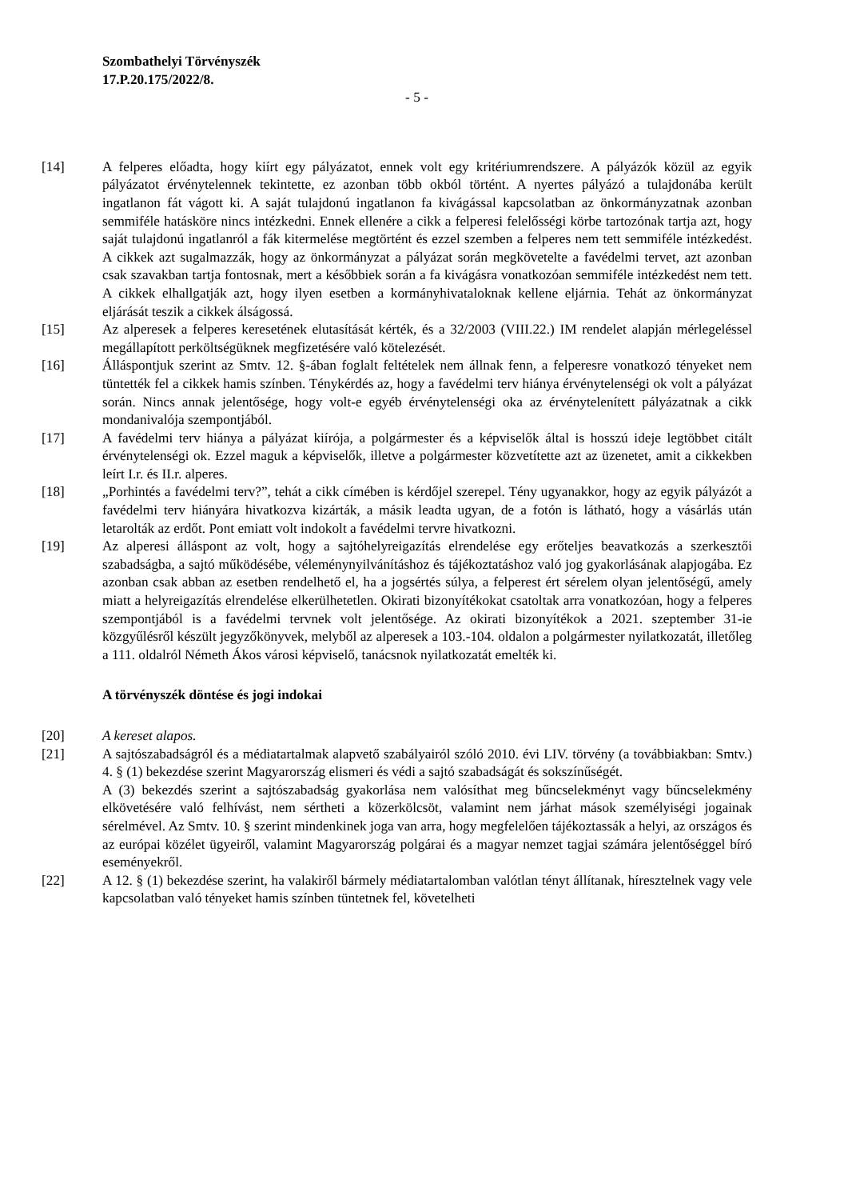Szombathelyi Törvényszék
17.P.20.175/2022/8.
- 5 -
[14] A felperes előadta, hogy kiírt egy pályázatot, ennek volt egy kritériumrendszere. A pályázók közül az egyik pályázatot érvénytelennek tekintette, ez azonban több okból történt. A nyertes pályázó a tulajdonába került ingatlanon fát vágott ki. A saját tulajdonú ingatlanon fa kivágással kapcsolatban az önkormányzatnak azonban semmiféle hatásköre nincs intézkedni. Ennek ellenére a cikk a felperesi felelősségi körbe tartozónak tartja azt, hogy saját tulajdonú ingatlanról a fák kitermelése megtörtént és ezzel szemben a felperes nem tett semmiféle intézkedést. A cikkek azt sugalmazzák, hogy az önkormányzat a pályázat során megkövetelte a favédelmi tervet, azt azonban csak szavakban tartja fontosnak, mert a későbbiek során a fa kivágásra vonatkozóan semmiféle intézkedést nem tett. A cikkek elhallgatják azt, hogy ilyen esetben a kormányhivataloknak kellene eljárnia. Tehát az önkormányzat eljárását teszik a cikkek álságossá.
[15] Az alperesek a felperes keresetének elutasítását kérték, és a 32/2003 (VIII.22.) IM rendelet alapján mérlegeléssel megállapított perköltségüknek megfizetésére való kötelezését.
[16] Álláspontjuk szerint az Smtv. 12. §-ában foglalt feltételek nem állnak fenn, a felperesre vonatkozó tényeket nem tüntették fel a cikkek hamis színben. Ténykérdés az, hogy a favédelmi terv hiánya érvénytelenségi ok volt a pályázat során. Nincs annak jelentősége, hogy volt-e egyéb érvénytelenségi oka az érvénytelenített pályázatnak a cikk mondanivalója szempontjából.
[17] A favédelmi terv hiánya a pályázat kiírója, a polgármester és a képviselők által is hosszú ideje legtöbbet citált érvénytelenségi ok. Ezzel maguk a képviselők, illetve a polgármester közvetítette azt az üzenetet, amit a cikkekben leírt I.r. és II.r. alperes.
[18] „Porhintés a favédelmi terv?”, tehát a cikk címében is kérdőjel szerepel. Tény ugyanakkor, hogy az egyik pályázót a favédelmi terv hiányára hivatkozva kizárták, a másik leadta ugyan, de a fotón is látható, hogy a vásárlás után letarolták az erdőt. Pont emiatt volt indokolt a favédelmi tervre hivatkozni.
[19] Az alperesi álláspont az volt, hogy a sajtóhelyreigazítás elrendelése egy erőteljes beavatkozás a szerkesztői szabadságba, a sajtó működésébe, véleménynyilvánításhoz és tájékoztatáshoz való jog gyakorlásának alapjogába. Ez azonban csak abban az esetben rendelhető el, ha a jogsértés súlya, a felperest ért sérelem olyan jelentőségű, amely miatt a helyreigazítás elrendelése elkerülhetetlen. Okirati bizonyítékokat csatoltak arra vonatkozóan, hogy a felperes szempontjából is a favédelmi tervnek volt jelentősége. Az okirati bizonyítékok a 2021. szeptember 31-ie közgyűlésről készült jegyzőkönyvek, melyből az alperesek a 103.-104. oldalon a polgármester nyilatkozatát, illetőleg a 111. oldalról Németh Ákos városi képviselő, tanácsnok nyilatkozatát emelték ki.
A törvényszék döntése és jogi indokai
[20] A kereset alapos.
[21] A sajtószabadságról és a médiatartalmak alapvető szabályairól szóló 2010. évi LIV. törvény (a továbbiakban: Smtv.) 4. § (1) bekezdése szerint Magyarország elismeri és védi a sajtó szabadságát és sokszínűségét.
A (3) bekezdés szerint a sajtószabadság gyakorlása nem valósíthat meg bűncselekményt vagy bűncselekmény elkövetésére való felhívást, nem sértheti a közerkölcsöt, valamint nem járhat mások személyiségi jogainak sérelmével. Az Smtv. 10. § szerint mindenkinek joga van arra, hogy megfelelően tájékoztassák a helyi, az országos és az európai közélet ügyeiről, valamint Magyarország polgárai és a magyar nemzet tagjai számára jelentőséggel bíró eseményekről.
[22] A 12. § (1) bekezdése szerint, ha valakiről bármely médiatartalomban valótlan tényt állítanak, híresztelnek vagy vele kapcsolatban való tényeket hamis színben tüntetnek fel, követelheti